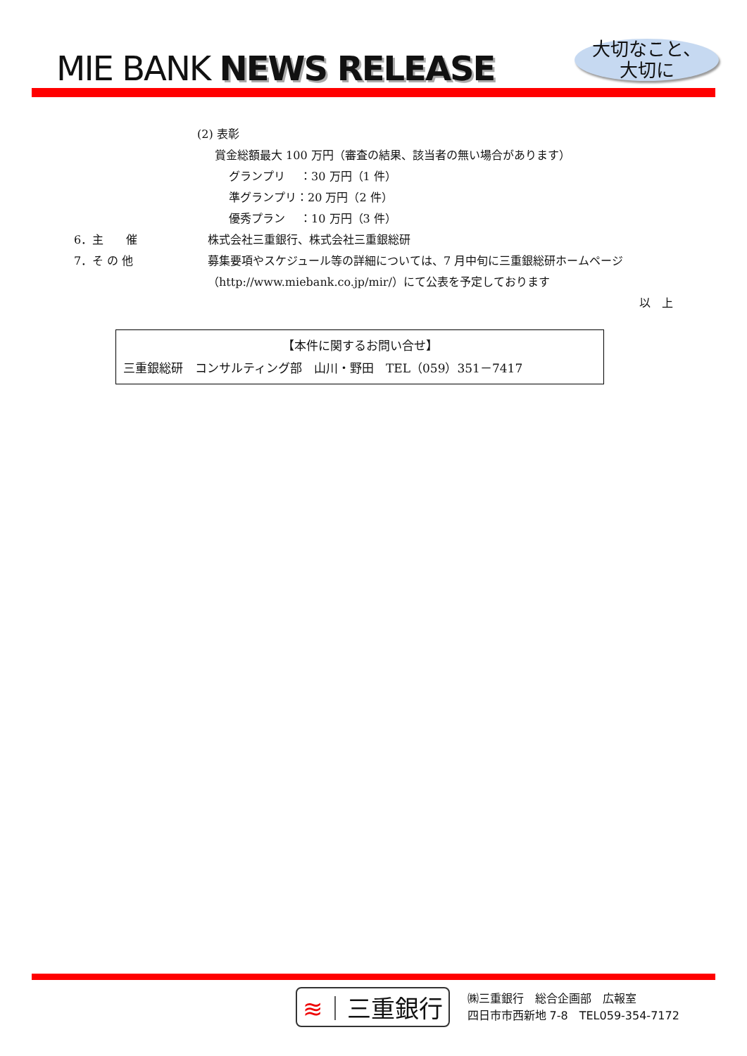MIE BANK NEWS RELEASE
大切なこと、
大切に
(2) 表彰
賞金総額最大 100 万円（審査の結果、該当者の無い場合があります）
グランプリ　 ：30 万円（1 件）
準グランプリ：20 万円（2 件）
優秀プラン　 ：10 万円（3 件）
6．主　　催 株式会社三重銀行、株式会社三重銀総研
7．そ の 他 募集要項やスケジュール等の詳細については、7 月中旬に三重銀総研ホームページ（http://www.miebank.co.jp/mir/）にて公表を予定しております
以　上
【本件に関するお問い合せ】
三重銀総研　コンサルティング部　山川・野田　TEL（059）351－7417
≋｜三重銀行
㈱三重銀行　総合企画部　広報室
四日市市西新地 7-8　TEL059-354-7172